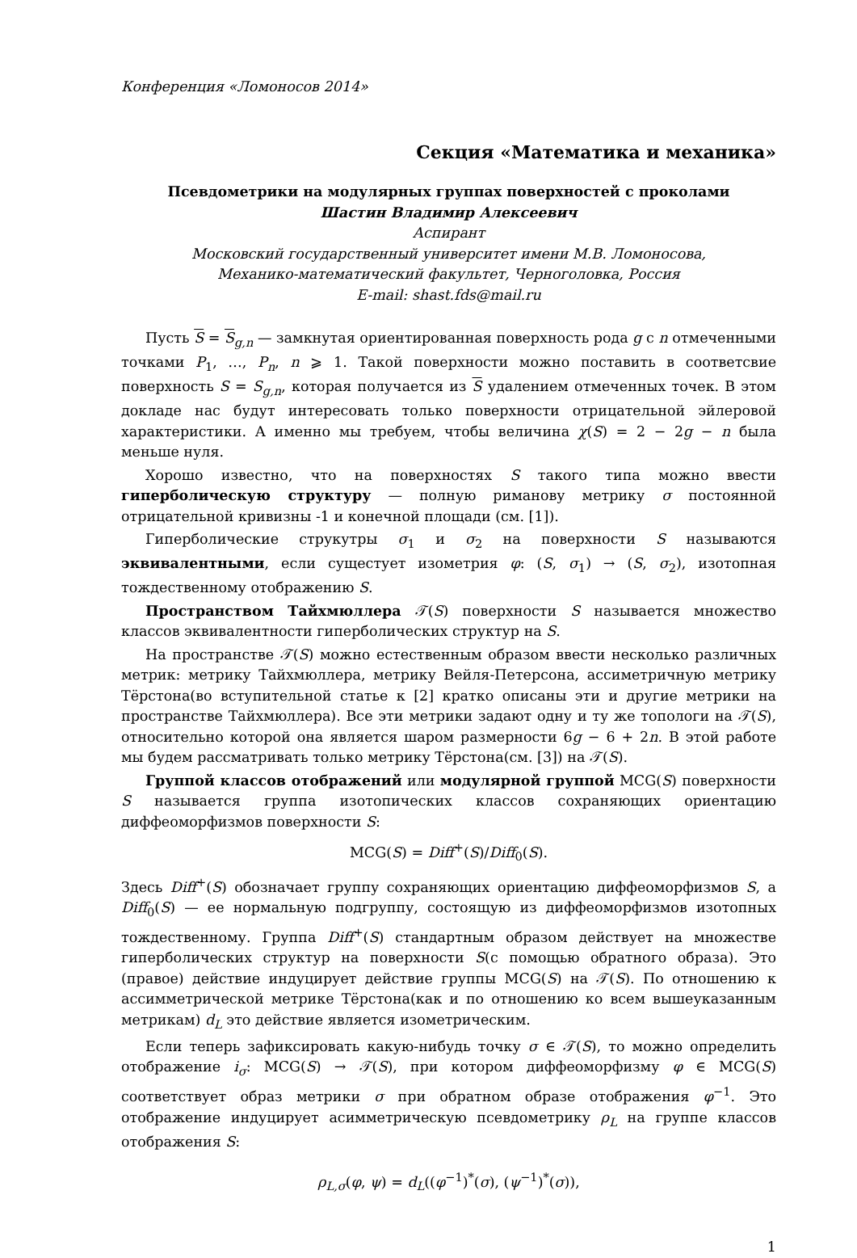Конференция «Ломоносов 2014»
Секция «Математика и механика»
Псевдометрики на модулярных группах поверхностей с проколами
Шастин Владимир Алексеевич
Аспирант
Московский государственный университет имени М.В. Ломоносова,
Механико-математический факультет, Черноголовка, Россия
E-mail: shast.fds@mail.ru
Пусть S = S<sub>g,n</sub> — замкнутая ориентированная поверхность рода g с n отмеченными точками P<sub>1</sub>, …, P<sub>n</sub>, n ⩾ 1. Такой поверхности можно поставить в соответсвие поверхность S = S<sub>g,n</sub>, которая получается из S удалением отмеченных точек. В этом докладе нас будут интересовать только поверхности отрицательной эйлеровой характеристики. А именно мы требуем, чтобы величина χ(S) = 2 − 2g − n была меньше нуля.
Хорошо известно, что на поверхностях S такого типа можно ввести гиперболическую структуру — полную риманову метрику σ постоянной отрицательной кривизны -1 и конечной площади (см. [1]).
Гиперболические струкутры σ<sub>1</sub> и σ<sub>2</sub> на поверхности S называются эквивалентными, если сущестует изометрия φ: (S, σ<sub>1</sub>) → (S, σ<sub>2</sub>), изотопная тождественному отображению S.
Пространством Тайхмюллера 𝒯(S) поверхности S называется множество классов эквивалентности гиперболических структур на S.
На пространстве 𝒯(S) можно естественным образом ввести несколько различных метрик: метрику Тайхмюллера, метрику Вейля-Петерсона, ассиметричную метрику Тёрстона(во вступительной статье к [2] кратко описаны эти и другие метрики на пространстве Тайхмюллера). Все эти метрики задают одну и ту же топологи на 𝒯(S), относительно которой она является шаром размерности 6g − 6 + 2n. В этой работе мы будем рассматривать только метрику Тёрстона(см. [3]) на 𝒯(S).
Группой классов отображений или модулярной группой MCG(S) поверхности S называется группа изотопических классов сохраняющих ориентацию диффеоморфизмов поверхности S:
MCG(S) = Diff<sup>+</sup>(S)/Diff<sub>0</sub>(S).
Здесь Diff<sup>+</sup>(S) обозначает группу сохраняющих ориентацию диффеоморфизмов S, а Diff<sub>0</sub>(S) — ее нормальную подгруппу, состоящую из диффеоморфизмов изотопных тождественному. Группа Diff<sup>+</sup>(S) стандартным образом действует на множестве гиперболических структур на поверхности S(с помощью обратного образа). Это (правое) действие индуцирует действие группы MCG(S) на 𝒯(S). По отношению к ассимметрической метрике Тёрстона(как и по отношению ко всем вышеуказанным метрикам) d<sub>L</sub> это действие является изометрическим.
Если теперь зафиксировать какую-нибудь точку σ ∈ 𝒯(S), то можно определить отображение i<sub>σ</sub>: MCG(S) → 𝒯(S), при котором диффеоморфизму φ ∈ MCG(S) соответствует образ метрики σ при обратном образе отображения φ<sup>−1</sup>. Это отображение индуцирует асимметрическую псевдометрику ρ<sub>L</sub> на группе классов отображения S:
ρ<sub>L,σ</sub>(φ, ψ) = d<sub>L</sub>((φ<sup>−1</sup>)<sup>*</sup>(σ), (ψ<sup>−1</sup>)<sup>*</sup>(σ)),
1